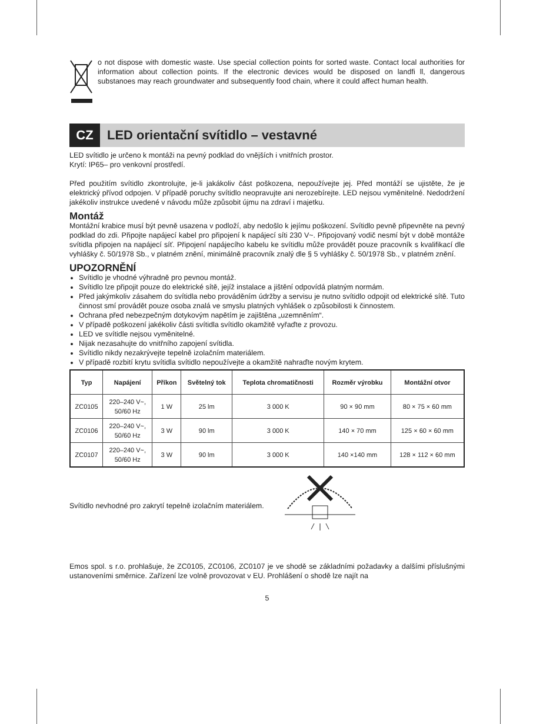o not dispose with domestic waste. Use special collection points for sorted waste. Contact local authorities for information about collection points. If the electronic devices would be disposed on landfi ll, dangerous substanoes may reach groundwater and subsequently food chain, where it could affect human health.
CZ
LED orientační svítidlo – vestavné
LED svítidlo je určeno k montáži na pevný podklad do vnějších i vnitřních prostor.
Krytí: IP65– pro venkovní prostředí.
Před použitím svítidlo zkontrolujte, je-li jakákoliv část poškozena, nepoužívejte jej. Před montáží se ujistěte, že je elektrický přívod odpojen. V případě poruchy svítidlo neopravujte ani nerozebírejte. LED nejsou vyměnitelné. Nedodržení jakékoliv instrukce uvedené v návodu může způsobit újmu na zdraví i majetku.
Montáž
Montážní krabice musí být pevně usazena v podloží, aby nedošlo k jejímu poškození. Svítidlo pevně připevněte na pevný podklad do zdi. Připojte napájecí kabel pro připojení k napájecí síti 230 V~. Připojovaný vodič nesmí být v době montáže svítidla připojen na napájecí síť. Připojení napájecího kabelu ke svítidlu může provádět pouze pracovník s kvalifikací dle vyhlášky č. 50/1978 Sb., v platném znění, minimálně pracovník znalý dle § 5 vyhlášky č. 50/1978 Sb., v platném znění.
UPOZORNĚNÍ
Svítidlo je vhodné výhradně pro pevnou montáž.
Svítidlo lze připojit pouze do elektrické sítě, jejíž instalace a jištění odpovídá platným normám.
Před jakýmkoliv zásahem do svítidla nebo prováděním údržby a servisu je nutno svítidlo odpojit od elektrické sítě. Tuto činnost smí provádět pouze osoba znalá ve smyslu platných vyhlášek o způsobilosti k činnostem.
Ochrana před nebezpečným dotykovým napětím je zajištěna „uzemněním“.
V případě poškození jakékoliv části svítidla svítidlo okamžitě vyřaďte z provozu.
LED ve svítidle nejsou vyměnitelné.
Nijak nezasahujte do vnitřního zapojení svítidla.
Svítidlo nikdy nezakrývejte tepelně izolačním materiálem.
V případě rozbití krytu svítidla svítidlo nepoužívejte a okamžitě nahraďte novým krytem.
| Typ | Napájení | Příkon | Světelný tok | Teplota chromatičnosti | Rozměr výrobku | Montážní otvor |
| --- | --- | --- | --- | --- | --- | --- |
| ZC0105 | 220–240 V~, 50/60 Hz | 1 W | 25 lm | 3 000 K | 90 × 90 mm | 80 × 75 × 60 mm |
| ZC0106 | 220–240 V~, 50/60 Hz | 3 W | 90 lm | 3 000 K | 140 × 70 mm | 125 × 60 × 60 mm |
| ZC0107 | 220–240 V~, 50/60 Hz | 3 W | 90 lm | 3 000 K | 140 ×140 mm | 128 × 112 × 60 mm |
Svítidlo nevhodné pro zakrytí tepelně izolačním materiálem.
Emos spol. s r.o. prohlašuje, že ZC0105, ZC0106, ZC0107 je ve shodě se základními požadavky a dalšími příslušnými ustanoveními směrnice. Zařízení lze volně provozovat v EU. Prohlášení o shodě lze najít na
5